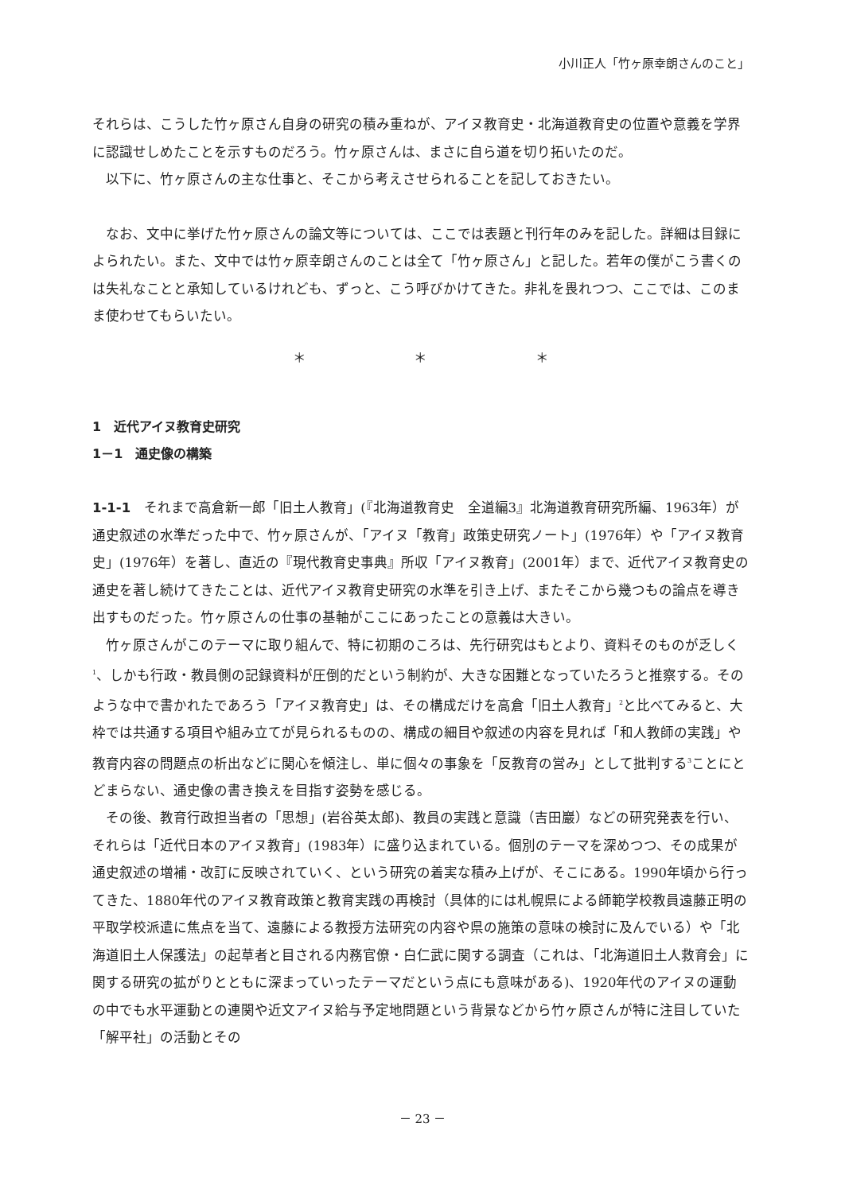小川正人「竹ヶ原幸朗さんのこと」
それらは、こうした竹ヶ原さん自身の研究の積み重ねが、アイヌ教育史・北海道教育史の位置や意義を学界に認識せしめたことを示すものだろう。竹ヶ原さんは、まさに自ら道を切り拓いたのだ。
以下に、竹ヶ原さんの主な仕事と、そこから考えさせられることを記しておきたい。
なお、文中に挙げた竹ヶ原さんの論文等については、ここでは表題と刊行年のみを記した。詳細は目録によられたい。また、文中では竹ヶ原幸朗さんのことは全て「竹ヶ原さん」と記した。若年の僕がこう書くのは失礼なことと承知しているけれども、ずっと、こう呼びかけてきた。非礼を畏れつつ、ここでは、このまま使わせてもらいたい。
＊ ＊ ＊
1　近代アイヌ教育史研究
1－1　通史像の構築
1-1-1　それまで高倉新一郎「旧土人教育」(『北海道教育史　全道編3』北海道教育研究所編、1963年）が通史叙述の水準だった中で、竹ヶ原さんが、「アイヌ「教育」政策史研究ノート」(1976年）や「アイヌ教育史」(1976年）を著し、直近の『現代教育史事典』所収「アイヌ教育」(2001年）まで、近代アイヌ教育史の通史を著し続けてきたことは、近代アイヌ教育史研究の水準を引き上げ、またそこから幾つもの論点を導き出すものだった。竹ヶ原さんの仕事の基軸がここにあったことの意義は大きい。
竹ヶ原さんがこのテーマに取り組んで、特に初期のころは、先行研究はもとより、資料そのものが乏しく<sup>1</sup>、しかも行政・教員側の記録資料が圧倒的だという制約が、大きな困難となっていたろうと推察する。そのような中で書かれたであろう「アイヌ教育史」は、その構成だけを高倉「旧土人教育」<sup>2</sup>と比べてみると、大枠では共通する項目や組み立てが見られるものの、構成の細目や叙述の内容を見れば「和人教師の実践」や教育内容の問題点の析出などに関心を傾注し、単に個々の事象を「反教育の営み」として批判する<sup>3</sup>ことにとどまらない、通史像の書き換えを目指す姿勢を感じる。
その後、教育行政担当者の「思想」(岩谷英太郎)、教員の実践と意識（吉田巖）などの研究発表を行い、それらは「近代日本のアイヌ教育」(1983年）に盛り込まれている。個別のテーマを深めつつ、その成果が通史叙述の増補・改訂に反映されていく、という研究の着実な積み上げが、そこにある。1990年頃から行ってきた、1880年代のアイヌ教育政策と教育実践の再検討（具体的には札幌県による師範学校教員遠藤正明の平取学校派遣に焦点を当て、遠藤による教授方法研究の内容や県の施策の意味の検討に及んでいる）や「北海道旧土人保護法」の起草者と目される内務官僚・白仁武に関する調査（これは、「北海道旧土人救育会」に関する研究の拡がりとともに深まっていったテーマだという点にも意味がある)、1920年代のアイヌの運動の中でも水平運動との連関や近文アイヌ給与予定地問題という背景などから竹ヶ原さんが特に注目していた「解平社」の活動とその
－ 23 －